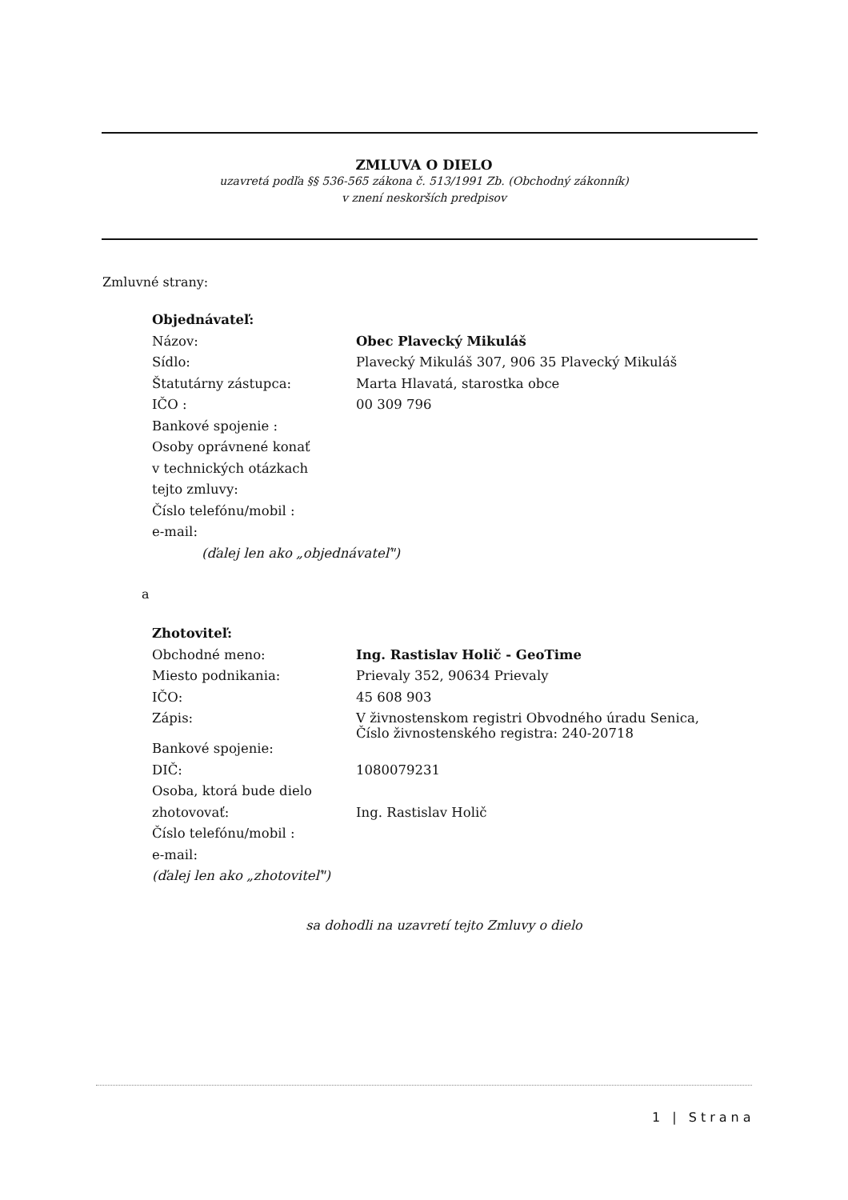ZMLUVA O DIELO
uzavretá podľa §§ 536-565 zákona č. 513/1991 Zb. (Obchodný zákonník)
v znení neskorších predpisov
Zmluvné strany:
| Objednávateľ: | |
| Názov: | Obec Plavecký Mikuláš |
| Sídlo: | Plavecký Mikuláš 307, 906 35 Plavecký Mikuláš |
| Štatutárny zástupca: | Marta Hlavatá, starostka obce |
| IČO : | 00 309 796 |
| Bankové spojenie : | |
| Osoby oprávnené konať | |
| v technických otázkach | |
| tejto zmluvy: | |
| Číslo telefónu/mobil : | |
| e-mail: | |
| (ďalej len ako „objednávateľ") | |
a
| Zhotoviteľ: | |
| Obchodné meno: | Ing. Rastislav Holič - GeoTime |
| Miesto podnikania: | Prievaly 352, 90634 Prievaly |
| IČO: | 45 608 903 |
| Zápis: | V živnostenskom registri Obvodného úradu Senica, Číslo živnostenského registra: 240-20718 |
| Bankové spojenie: | |
| DIČ: | 1080079231 |
| Osoba, ktorá bude dielo | |
| zhotovovať: | Ing. Rastislav Holič |
| Číslo telefónu/mobil : | |
| e-mail: | |
| (ďalej len ako „zhotoviteľ") | |
sa dohodli na uzavretí tejto Zmluvy o dielo
1 | Strana